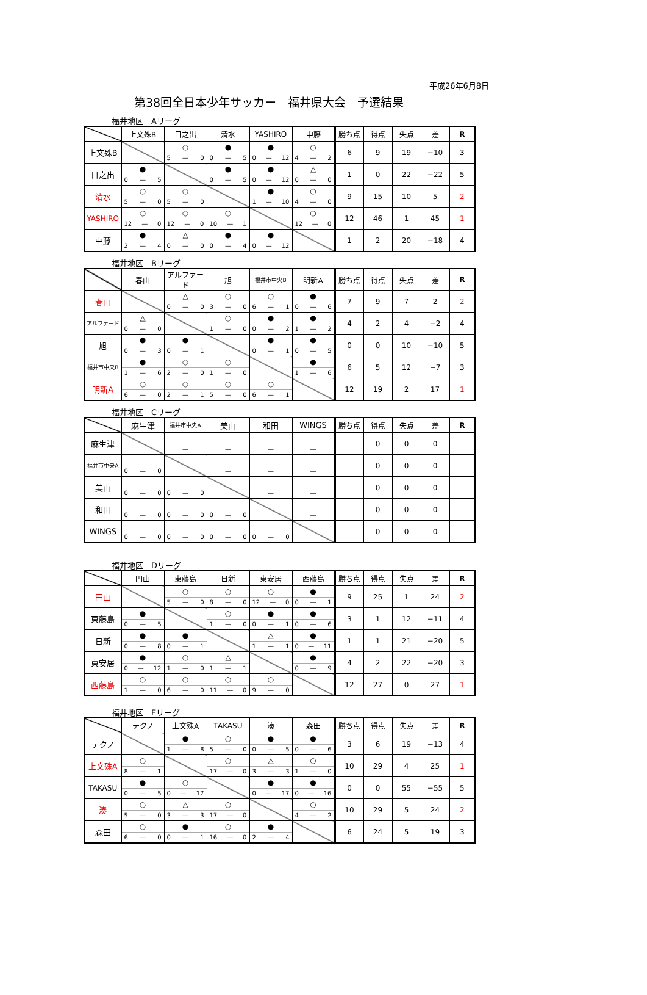平成26年6月8日
第38回全日本少年サッカー　福井県大会　予選結果
福井地区　Aリーグ
| | 上文殊B | 日之出 | 清水 | YASHIRO | 中藤 | 勝ち点 | 得点 | 失点 | 差 | R |
| --- | --- | --- | --- | --- | --- | --- | --- | --- | --- | --- |
| 上文殊B | | ○ 5 — 0 | ● 0 — 5 | ● 0 — 12 | ○ 4 — 2 | 6 | 9 | 19 | −10 | 3 |
| 日之出 | ● 0 — 5 | | ● 0 — 5 | ● 0 — 12 | △ 0 — 0 | 1 | 0 | 22 | −22 | 5 |
| 清水 | ○ 5 — 0 | ○ 5 — 0 | | ● 1 — 10 | ○ 4 — 0 | 9 | 15 | 10 | 5 | 2 |
| YASHIRO | ○ 12 — 0 | ○ 12 — 0 | ○ 10 — 1 | | ○ 12 — 0 | 12 | 46 | 1 | 45 | 1 |
| 中藤 | ● 2 — 4 | △ 0 — 0 | ● 0 — 4 | ● 0 — 12 | | 1 | 2 | 20 | −18 | 4 |
福井地区　Bリーグ
| | 春山 | アルファード | 旭 | 福井市中央B | 明新A | 勝ち点 | 得点 | 失点 | 差 | R |
| --- | --- | --- | --- | --- | --- | --- | --- | --- | --- | --- |
| 春山 | | △ 0 — 0 | ○ 3 — 0 | ○ 6 — 1 | ● 0 — 6 | 7 | 9 | 7 | 2 | 2 |
| アルファード | △ 0 — 0 | | ○ 1 — 0 | ● 0 — 2 | ● 1 — 2 | 4 | 2 | 4 | −2 | 4 |
| 旭 | ● 0 — 3 | ● 0 — 1 | | ● 0 — 1 | ● 0 — 5 | 0 | 0 | 10 | −10 | 5 |
| 福井市中央B | ● 1 — 6 | ○ 2 — 0 | ○ 1 — 0 | | ● 1 — 6 | 6 | 5 | 12 | −7 | 3 |
| 明新A | ○ 6 — 0 | ○ 2 — 1 | ○ 5 — 0 | ○ 6 — 1 | | 12 | 19 | 2 | 17 | 1 |
福井地区　Cリーグ
| | 麻生津 | 福井市中央A | 美山 | 和田 | WINGS | 勝ち点 | 得点 | 失点 | 差 | R |
| --- | --- | --- | --- | --- | --- | --- | --- | --- | --- | --- |
| 麻生津 | | — | — | — | — | | 0 | 0 | 0 | |
| 福井市中央A | 0 — 0 | | — | — | — | | 0 | 0 | 0 | |
| 美山 | 0 — 0 | 0 — 0 | | — | — | | 0 | 0 | 0 | |
| 和田 | 0 — 0 | 0 — 0 | 0 — 0 | | — | | 0 | 0 | 0 | |
| WINGS | 0 — 0 | 0 — 0 | 0 — 0 | 0 — 0 | | | 0 | 0 | 0 | |
福井地区　Dリーグ
| | 円山 | 東藤島 | 日新 | 東安居 | 西藤島 | 勝ち点 | 得点 | 失点 | 差 | R |
| --- | --- | --- | --- | --- | --- | --- | --- | --- | --- | --- |
| 円山 | | ○ 5 — 0 | ○ 8 — 0 | ○ 12 — 0 | ● 0 — 1 | 9 | 25 | 1 | 24 | 2 |
| 東藤島 | ● 0 — 5 | | ○ 1 — 0 | ● 0 — 1 | ● 0 — 6 | 3 | 1 | 12 | −11 | 4 |
| 日新 | ● 0 — 8 | ● 0 — 1 | | △ 1 — 1 | ● 0 — 11 | 1 | 1 | 21 | −20 | 5 |
| 東安居 | ● 0 — 12 | ○ 1 — 0 | △ 1 — 1 | | ● 0 — 9 | 4 | 2 | 22 | −20 | 3 |
| 西藤島 | ○ 1 — 0 | ○ 6 — 0 | ○ 11 — 0 | ○ 9 — 0 | | 12 | 27 | 0 | 27 | 1 |
福井地区　Eリーグ
| | テクノ | 上文殊A | TAKASU | 湊 | 森田 | 勝ち点 | 得点 | 失点 | 差 | R |
| --- | --- | --- | --- | --- | --- | --- | --- | --- | --- | --- |
| テクノ | | ● 1 — 8 | ○ 5 — 0 | ● 0 — 5 | ● 0 — 6 | 3 | 6 | 19 | −13 | 4 |
| 上文殊A | ○ 8 — 1 | | ○ 17 — 0 | △ 3 — 3 | ○ 1 — 0 | 10 | 29 | 4 | 25 | 1 |
| TAKASU | ● 0 — 5 | ○ 0 — 17 | | ● 0 — 17 | ● 0 — 16 | 0 | 0 | 55 | −55 | 5 |
| 湊 | ○ 5 — 0 | △ 3 — 3 | ○ 17 — 0 | | ○ 4 — 2 | 10 | 29 | 5 | 24 | 2 |
| 森田 | ○ 6 — 0 | ● 0 — 1 | ○ 16 — 0 | ● 2 — 4 | | 6 | 24 | 5 | 19 | 3 |